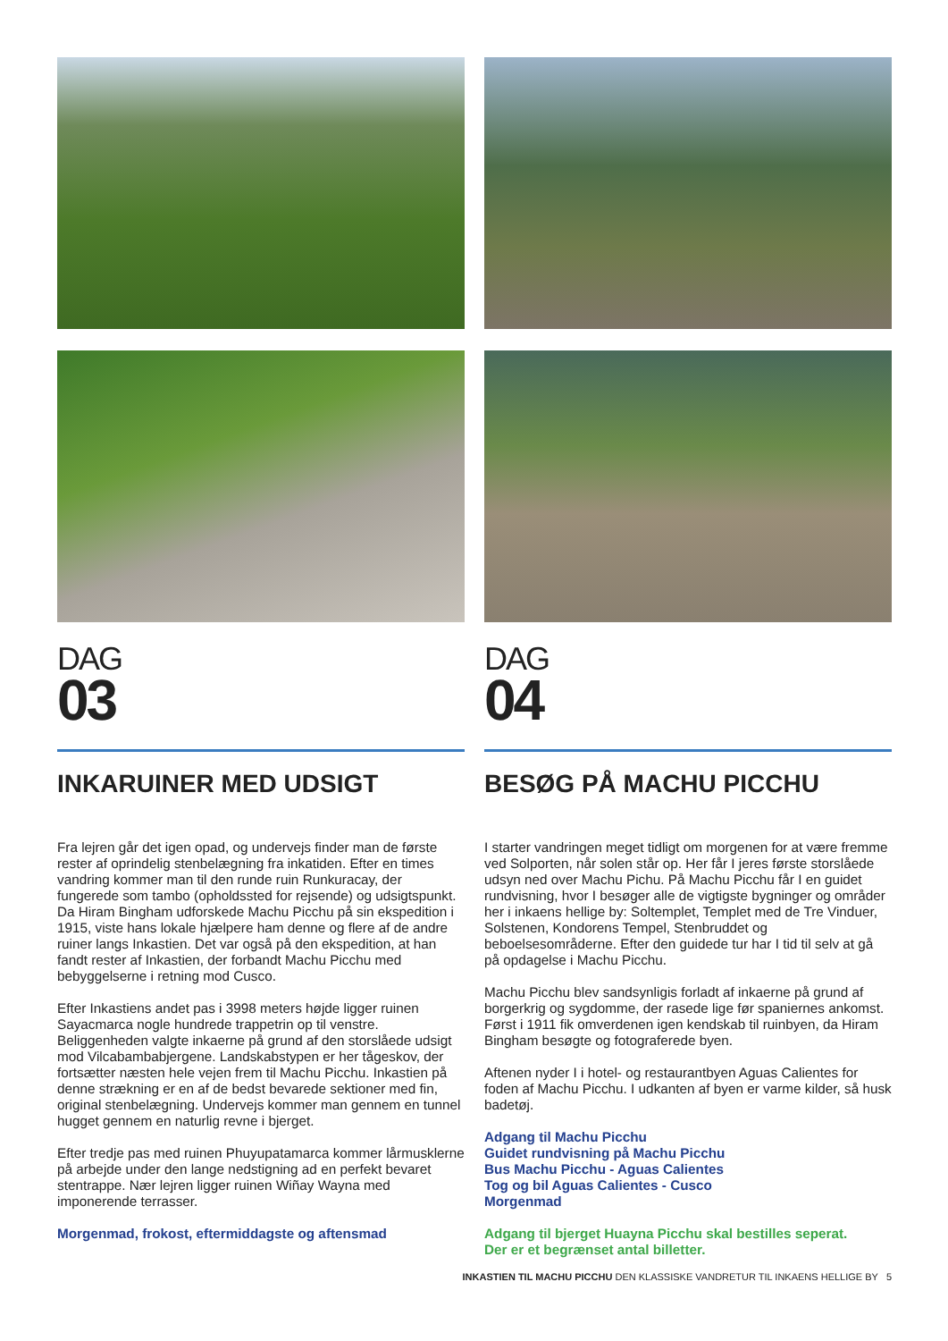DAG
03
INKARUINER MED UDSIGT
Fra lejren går det igen opad, og undervejs finder man de første rester af oprindelig stenbelægning fra inkatiden. Efter en times vandring kommer man til den runde ruin Runkuracay, der fungerede som tambo (opholdssted for rejsende) og udsigtspunkt. Da Hiram Bingham udforskede Machu Picchu på sin ekspedition i 1915, viste hans lokale hjælpere ham denne og flere af de andre ruiner langs Inkastien. Det var også på den ekspedition, at han fandt rester af Inkastien, der forbandt Machu Picchu med bebyggelserne i retning mod Cusco.
Efter Inkastiens andet pas i 3998 meters højde ligger ruinen Sayacmarca nogle hundrede trappetrin op til venstre. Beliggenheden valgte inkaerne på grund af den storslåede udsigt mod Vilcabambabjergene. Landskabstypen er her tågeskov, der fortsætter næsten hele vejen frem til Machu Picchu. Inkastien på denne strækning er en af de bedst bevarede sektioner med fin, original stenbelægning. Undervejs kommer man gennem en tunnel hugget gennem en naturlig revne i bjerget.
Efter tredje pas med ruinen Phuyupatamarca kommer lårmusklerne på arbejde under den lange nedstigning ad en perfekt bevaret stentrappe. Nær lejren ligger ruinen Wiñay Wayna med imponerende terrasser.
Morgenmad, frokost, eftermiddagste og aftensmad
DAG
04
BESØG PÅ MACHU PICCHU
I starter vandringen meget tidligt om morgenen for at være fremme ved Solporten, når solen står op. Her får I jeres første storslåede udsyn ned over Machu Pichu. På Machu Picchu får I en guidet rundvisning, hvor I besøger alle de vigtigste bygninger og områder her i inkaens hellige by: Soltemplet, Templet med de Tre Vinduer, Solstenen, Kondorens Tempel, Stenbruddet og beboelsesområderne. Efter den guidede tur har I tid til selv at gå på opdagelse i Machu Picchu.
Machu Picchu blev sandsynligis forladt af inkaerne på grund af borgerkrig og sygdomme, der rasede lige før spaniernes ankomst. Først i 1911 fik omverdenen igen kendskab til ruinbyen, da Hiram Bingham besøgte og fotograferede byen.
Aftenen nyder I i hotel- og restaurantbyen Aguas Calientes for foden af Machu Picchu. I udkanten af byen er varme kilder, så husk badetøj.
Adgang til Machu Picchu
Guidet rundvisning på Machu Picchu
Bus Machu Picchu - Aguas Calientes
Tog og bil Aguas Calientes - Cusco
Morgenmad
Adgang til bjerget Huayna Picchu skal bestilles seperat.
Der er et begrænset antal billetter.
INKASTIEN TIL MACHU PICCHU DEN KLASSISKE VANDRETUR TIL INKAENS HELLIGE BY 5